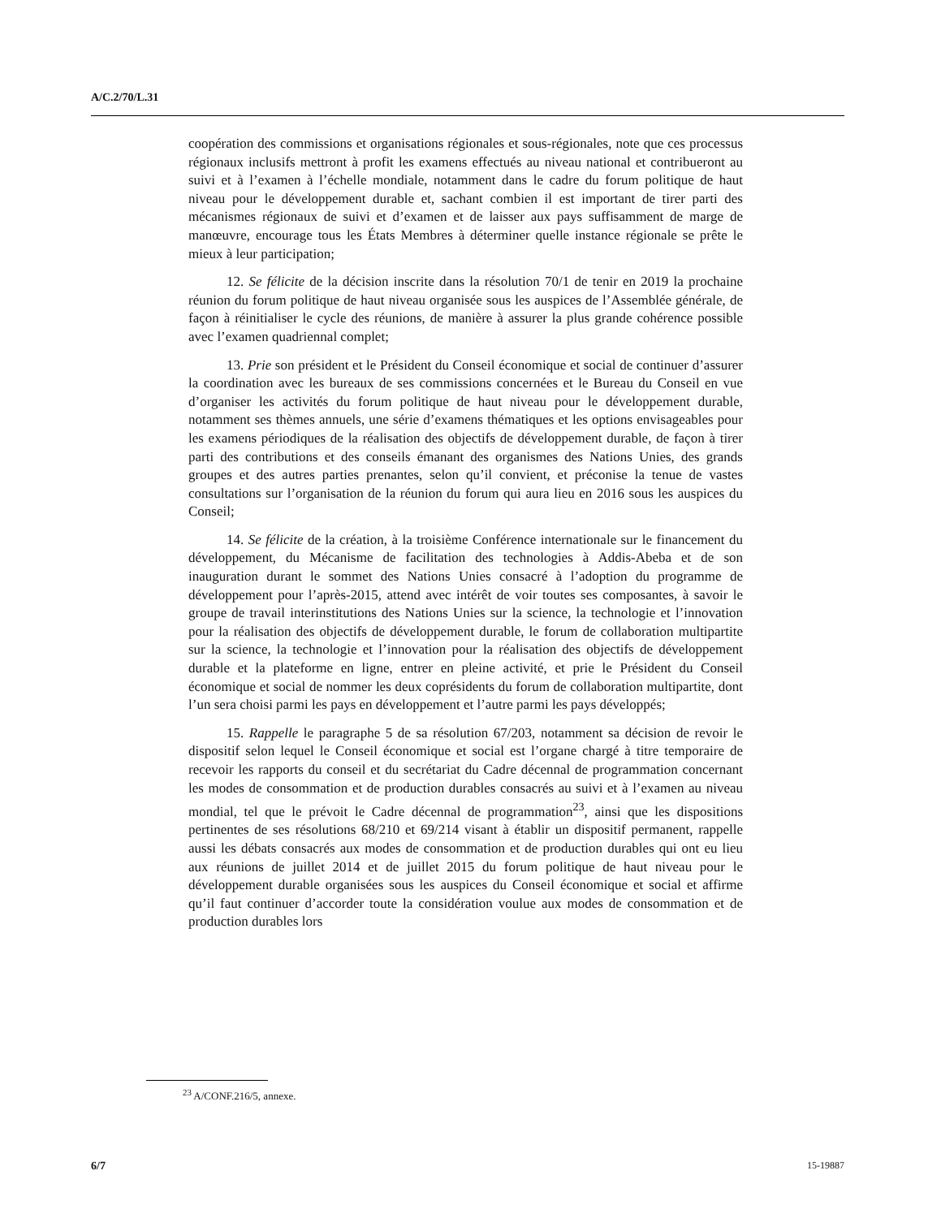A/C.2/70/L.31
coopération des commissions et organisations régionales et sous-régionales, note que ces processus régionaux inclusifs mettront à profit les examens effectués au niveau national et contribueront au suivi et à l’examen à l’échelle mondiale, notamment dans le cadre du forum politique de haut niveau pour le développement durable et, sachant combien il est important de tirer parti des mécanismes régionaux de suivi et d’examen et de laisser aux pays suffisamment de marge de manœuvre, encourage tous les États Membres à déterminer quelle instance régionale se prête le mieux à leur participation;
12. Se félicite de la décision inscrite dans la résolution 70/1 de tenir en 2019 la prochaine réunion du forum politique de haut niveau organisée sous les auspices de l’Assemblée générale, de façon à réinitialiser le cycle des réunions, de manière à assurer la plus grande cohérence possible avec l’examen quadriennal complet;
13. Prie son président et le Président du Conseil économique et social de continuer d’assurer la coordination avec les bureaux de ses commissions concernées et le Bureau du Conseil en vue d’organiser les activités du forum politique de haut niveau pour le développement durable, notamment ses thèmes annuels, une série d’examens thématiques et les options envisageables pour les examens périodiques de la réalisation des objectifs de développement durable, de façon à tirer parti des contributions et des conseils émanant des organismes des Nations Unies, des grands groupes et des autres parties prenantes, selon qu’il convient, et préconise la tenue de vastes consultations sur l’organisation de la réunion du forum qui aura lieu en 2016 sous les auspices du Conseil;
14. Se félicite de la création, à la troisième Conférence internationale sur le financement du développement, du Mécanisme de facilitation des technologies à Addis-Abeba et de son inauguration durant le sommet des Nations Unies consacré à l’adoption du programme de développement pour l’après-2015, attend avec intérêt de voir toutes ses composantes, à savoir le groupe de travail interinstitutions des Nations Unies sur la science, la technologie et l’innovation pour la réalisation des objectifs de développement durable, le forum de collaboration multipartite sur la science, la technologie et l’innovation pour la réalisation des objectifs de développement durable et la plateforme en ligne, entrer en pleine activité, et prie le Président du Conseil économique et social de nommer les deux coprésidents du forum de collaboration multipartite, dont l’un sera choisi parmi les pays en développement et l’autre parmi les pays développés;
15. Rappelle le paragraphe 5 de sa résolution 67/203, notamment sa décision de revoir le dispositif selon lequel le Conseil économique et social est l’organe chargé à titre temporaire de recevoir les rapports du conseil et du secrétariat du Cadre décennal de programmation concernant les modes de consommation et de production durables consacrés au suivi et à l’examen au niveau mondial, tel que le prévoit le Cadre décennal de programmation<sup>23</sup>, ainsi que les dispositions pertinentes de ses résolutions 68/210 et 69/214 visant à établir un dispositif permanent, rappelle aussi les débats consacrés aux modes de consommation et de production durables qui ont eu lieu aux réunions de juillet 2014 et de juillet 2015 du forum politique de haut niveau pour le développement durable organisées sous les auspices du Conseil économique et social et affirme qu’il faut continuer d’accorder toute la considération voulue aux modes de consommation et de production durables lors
<sup>23</sup> A/CONF.216/5, annexe.
6/7 15-19887